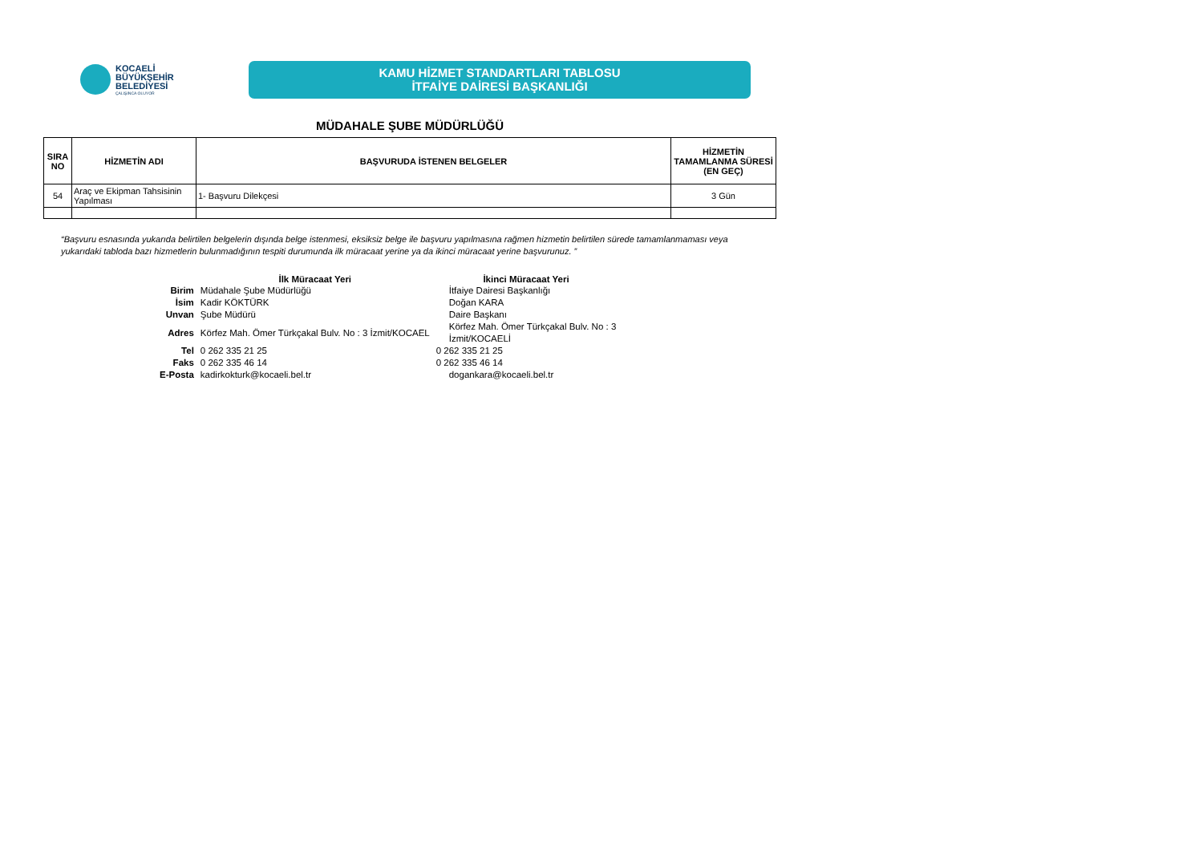KOCAELİ
BÜYÜKŞEHİR
BELEDİYESİ
ÇALIŞINCA OLUYOR
KAMU HİZMET STANDARTLARI TABLOSU
İTFAİYE DAİRESİ BAŞKANLIĞI
MÜDAHALE ŞUBE MÜDÜRLÜĞÜ
| SIRA NO | HİZMETİN ADI | BAŞVURUDA İSTENEN BELGELER | HİZMETİN TAMAMLANMA SÜRESİ (EN GEÇ) |
| --- | --- | --- | --- |
| 54 | Araç ve Ekipman Tahsisinin Yapılması | 1- Başvuru Dilekçesi | 3 Gün |
“Başvuru esnasında yukarıda belirtilen belgelerin dışında belge istenmesi, eksiksiz belge ile başvuru yapılmasına rağmen hizmetin belirtilen sürede tamamlanmaması veya yukarıdaki tabloda bazı hizmetlerin bulunmadığının tespiti durumunda ilk müracaat yerine ya da ikinci müracaat yerine başvurunuz. ”
| | İlk Müracaat Yeri | İkinci Müracaat Yeri |
| Birim | Müdahale Şube Müdürlüğü | İtfaiye Dairesi Başkanlığı |
| İsim | Kadir KÖKTÜRK | Doğan KARA |
| Unvan | Şube Müdürü | Daire Başkanı |
| Adres | Körfez Mah. Ömer Türkçakal Bulv. No : 3 İzmit/KOCAEL | Körfez Mah. Ömer Türkçakal Bulv. No : 3 İzmit/KOCAELİ |
| Tel | 0 262 335 21 25 | 0 262 335 21 25 |
| Faks | 0 262 335 46 14 | 0 262 335 46 14 |
| E-Posta | kadirkokturk@kocaeli.bel.tr | dogankara@kocaeli.bel.tr |